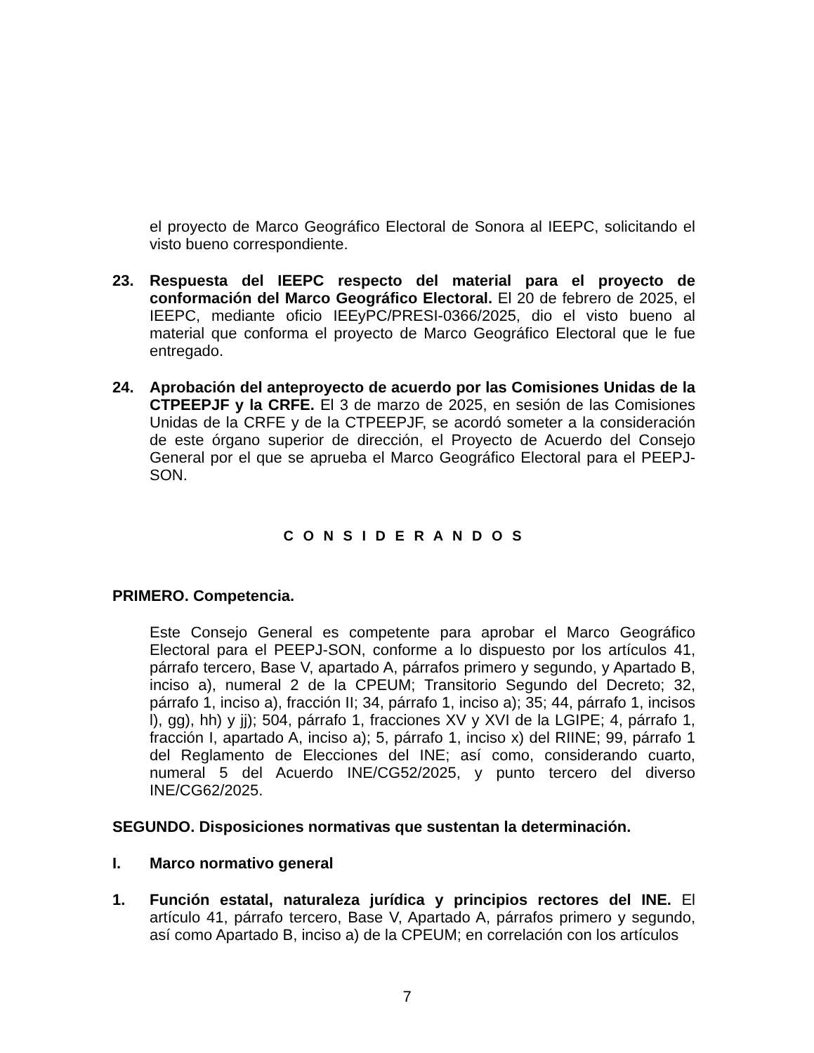el proyecto de Marco Geográfico Electoral de Sonora al IEEPC, solicitando el visto bueno correspondiente.
23. Respuesta del IEEPC respecto del material para el proyecto de conformación del Marco Geográfico Electoral. El 20 de febrero de 2025, el IEEPC, mediante oficio IEEyPC/PRESI-0366/2025, dio el visto bueno al material que conforma el proyecto de Marco Geográfico Electoral que le fue entregado.
24. Aprobación del anteproyecto de acuerdo por las Comisiones Unidas de la CTPEEPJF y la CRFE. El 3 de marzo de 2025, en sesión de las Comisiones Unidas de la CRFE y de la CTPEEPJF, se acordó someter a la consideración de este órgano superior de dirección, el Proyecto de Acuerdo del Consejo General por el que se aprueba el Marco Geográfico Electoral para el PEEPJ-SON.
C O N S I D E R A N D O S
PRIMERO. Competencia.
Este Consejo General es competente para aprobar el Marco Geográfico Electoral para el PEEPJ-SON, conforme a lo dispuesto por los artículos 41, párrafo tercero, Base V, apartado A, párrafos primero y segundo, y Apartado B, inciso a), numeral 2 de la CPEUM; Transitorio Segundo del Decreto; 32, párrafo 1, inciso a), fracción II; 34, párrafo 1, inciso a); 35; 44, párrafo 1, incisos l), gg), hh) y jj); 504, párrafo 1, fracciones XV y XVI de la LGIPE; 4, párrafo 1, fracción I, apartado A, inciso a); 5, párrafo 1, inciso x) del RIINE; 99, párrafo 1 del Reglamento de Elecciones del INE; así como, considerando cuarto, numeral 5 del Acuerdo INE/CG52/2025, y punto tercero del diverso INE/CG62/2025.
SEGUNDO. Disposiciones normativas que sustentan la determinación.
I. Marco normativo general
1. Función estatal, naturaleza jurídica y principios rectores del INE. El artículo 41, párrafo tercero, Base V, Apartado A, párrafos primero y segundo, así como Apartado B, inciso a) de la CPEUM; en correlación con los artículos
7